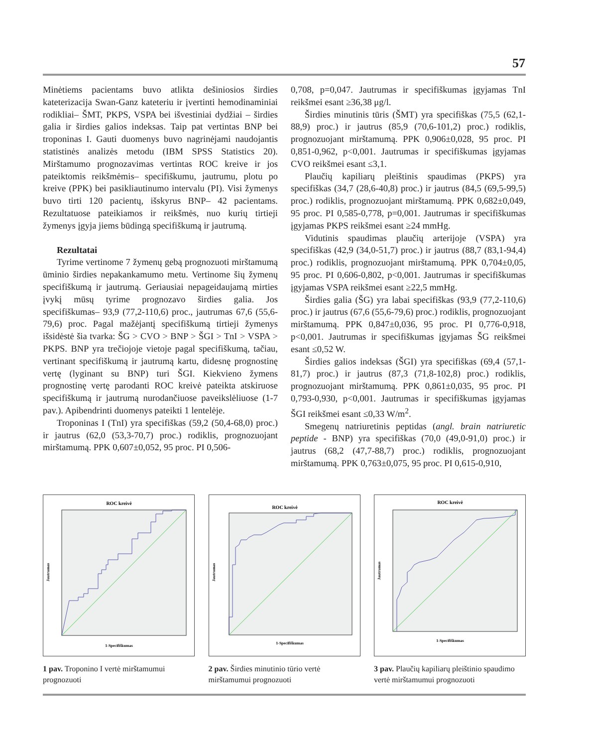57
Minėtiems pacientams buvo atlikta dešiniosios širdies kateterizacija Swan-Ganz kateteriu ir įvertinti hemodinaminiai rodikliai– ŠMT, PKPS, VSPA bei išvestiniai dydžiai – širdies galia ir širdies galios indeksas. Taip pat vertintas BNP bei troponinas I. Gauti duomenys buvo nagrinėjami naudojantis statistinės analizės metodu (IBM SPSS Statistics 20). Mirštamumo prognozavimas vertintas ROC kreive ir jos pateiktomis reikšmėmis– specifiškumu, jautrumu, plotu po kreive (PPK) bei pasikliautinumo intervalu (PI). Visi žymenys buvo tirti 120 pacientų, išskyrus BNP– 42 pacientams. Rezultatuose pateikiamos ir reikšmės, nuo kurių tirtieji žymenys įgyja jiems būdingą specifiškumą ir jautrumą.
Rezultatai
Tyrime vertinome 7 žymenų gebą prognozuoti mirštamumą ūminio širdies nepakankamumo metu. Vertinome šių žymenų specifiškumą ir jautrumą. Geriausiai nepageidaujamą mirties įvykį mūsų tyrime prognozavo širdies galia. Jos specifiškumas– 93,9 (77,2-110,6) proc., jautrumas 67,6 (55,6-79,6) proc. Pagal mažėjantį specifiškumą tirtieji žymenys išsidėstė šia tvarka: ŠG > CVO > BNP > ŠGI > TnI > VSPA > PKPS. BNP yra trečiojoje vietoje pagal specifiškumą, tačiau, vertinant specifiškumą ir jautrumą kartu, didesnę prognostinę vertę (lyginant su BNP) turi ŠGI. Kiekvieno žymens prognostinę vertę parodanti ROC kreivė pateikta atskiruose specifiškumą ir jautrumą nurodančiuose paveikslėliuose (1-7 pav.). Apibendrinti duomenys pateikti 1 lentelėje.
Troponinas I (TnI) yra specifiškas (59,2 (50,4-68,0) proc.) ir jautrus (62,0 (53,3-70,7) proc.) rodiklis, prognozuojant mirštamumą. PPK 0,607±0,052, 95 proc. PI 0,506-
0,708, p=0,047. Jautrumas ir specifiškumas įgyjamas TnI reikšmei esant ≥36,38 μg/l.
Širdies minutinis tūris (ŠMT) yra specifiškas (75,5 (62,1-88,9) proc.) ir jautrus (85,9 (70,6-101,2) proc.) rodiklis, prognozuojant mirštamumą. PPK 0,906±0,028, 95 proc. PI 0,851-0,962, p<0,001. Jautrumas ir specifiškumas įgyjamas CVO reikšmei esant ≤3,1.
Plaučių kapiliarų pleištinis spaudimas (PKPS) yra specifiškas (34,7 (28,6-40,8) proc.) ir jautrus (84,5 (69,5-99,5) proc.) rodiklis, prognozuojant mirštamumą. PPK 0,682±0,049, 95 proc. PI 0,585-0,778, p=0,001. Jautrumas ir specifiškumas įgyjamas PKPS reikšmei esant ≥24 mmHg.
Vidutinis spaudimas plaučių arterijoje (VSPA) yra specifiškas (42,9 (34,0-51,7) proc.) ir jautrus (88,7 (83,1-94,4) proc.) rodiklis, prognozuojant mirštamumą. PPK 0,704±0,05, 95 proc. PI 0,606-0,802, p<0,001. Jautrumas ir specifiškumas įgyjamas VSPA reikšmei esant ≥22,5 mmHg.
Širdies galia (ŠG) yra labai specifiškas (93,9 (77,2-110,6) proc.) ir jautrus (67,6 (55,6-79,6) proc.) rodiklis, prognozuojant mirštamumą. PPK 0,847±0,036, 95 proc. PI 0,776-0,918, p<0,001. Jautrumas ir specifiškumas įgyjamas ŠG reikšmei esant ≤0,52 W.
Širdies galios indeksas (ŠGI) yra specifiškas (69,4 (57,1-81,7) proc.) ir jautrus (87,3 (71,8-102,8) proc.) rodiklis, prognozuojant mirštamumą. PPK 0,861±0,035, 95 proc. PI 0,793-0,930, p<0,001. Jautrumas ir specifiškumas įgyjamas ŠGI reikšmei esant ≤0,33 W/m<sup>2</sup>.
Smegenų natriuretinis peptidas (angl. brain natriuretic peptide - BNP) yra specifiškas (70,0 (49,0-91,0) proc.) ir jautrus (68,2 (47,7-88,7) proc.) rodiklis, prognozuojant mirštamumą. PPK 0,763±0,075, 95 proc. PI 0,615-0,910,
ROC kreivė
1-Specifiškumas
Jautrumas
1 pav. Troponino I vertė mirštamumui prognozuoti
ROC kreivė
1-Specifiškumas
Jautrumas
2 pav. Širdies minutinio tūrio vertė mirštamumui prognozuoti
ROC kreivė
1-Specifiškumas
Jautrumas
3 pav. Plaučių kapiliarų pleištinio spaudimo vertė mirštamumui prognozuoti